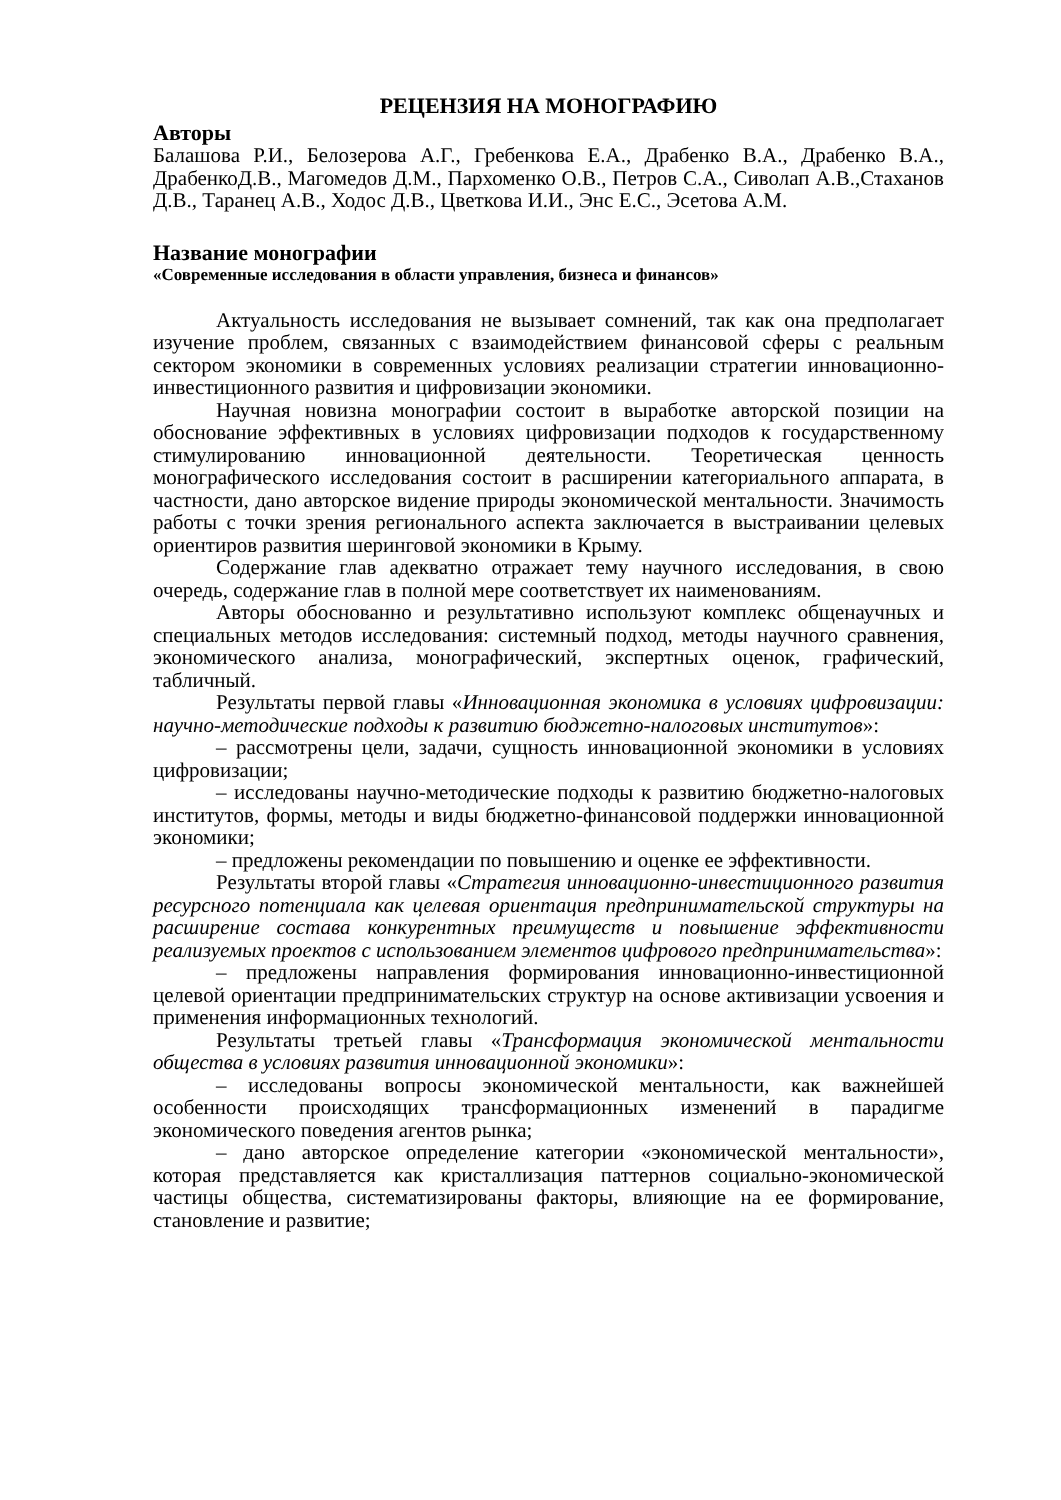РЕЦЕНЗИЯ НА МОНОГРАФИЮ
Авторы
Балашова Р.И., Белозерова А.Г., Гребенкова Е.А., Драбенко В.А., Драбенко В.А., ДрабенкоД.В., Магомедов Д.М., Пархоменко О.В., Петров С.А., Сиволап А.В.,Стаханов Д.В., Таранец А.В., Ходос Д.В., Цветкова И.И., Энс Е.С., Эсетова А.М.
Название монографии
«Современные исследования в области управления, бизнеса и финансов»
Актуальность исследования не вызывает сомнений, так как она предполагает изучение проблем, связанных с взаимодействием финансовой сферы с реальным сектором экономики в современных условиях реализации стратегии инновационно-инвестиционного развития и цифровизации экономики.
Научная новизна монографии состоит в выработке авторской позиции на обоснование эффективных в условиях цифровизации подходов к государственному стимулированию инновационной деятельности. Теоретическая ценность монографического исследования состоит в расширении категориального аппарата, в частности, дано авторское видение природы экономической ментальности. Значимость работы с точки зрения регионального аспекта заключается в выстраивании целевых ориентиров развития шеринговой экономики в Крыму.
Содержание глав адекватно отражает тему научного исследования, в свою очередь, содержание глав в полной мере соответствует их наименованиям.
Авторы обоснованно и результативно используют комплекс общенаучных и специальных методов исследования: системный подход, методы научного сравнения, экономического анализа, монографический, экспертных оценок, графический, табличный.
Результаты первой главы «Инновационная экономика в условиях цифровизации: научно-методические подходы к развитию бюджетно-налоговых институтов»:
– рассмотрены цели, задачи, сущность инновационной экономики в условиях цифровизации;
– исследованы научно-методические подходы к развитию бюджетно-налоговых институтов, формы, методы и виды бюджетно-финансовой поддержки инновационной экономики;
– предложены рекомендации по повышению и оценке ее эффективности.
Результаты второй главы «Стратегия инновационно-инвестиционного развития ресурсного потенциала как целевая ориентация предпринимательской структуры на расширение состава конкурентных преимуществ и повышение эффективности реализуемых проектов с использованием элементов цифрового предпринимательства»:
– предложены направления формирования инновационно-инвестиционной целевой ориентации предпринимательских структур на основе активизации усвоения и применения информационных технологий.
Результаты третьей главы «Трансформация экономической ментальности общества в условиях развития инновационной экономики»:
– исследованы вопросы экономической ментальности, как важнейшей особенности происходящих трансформационных изменений в парадигме экономического поведения агентов рынка;
– дано авторское определение категории «экономической ментальности», которая представляется как кристаллизация паттернов социально-экономической частицы общества, систематизированы факторы, влияющие на ее формирование, становление и развитие;